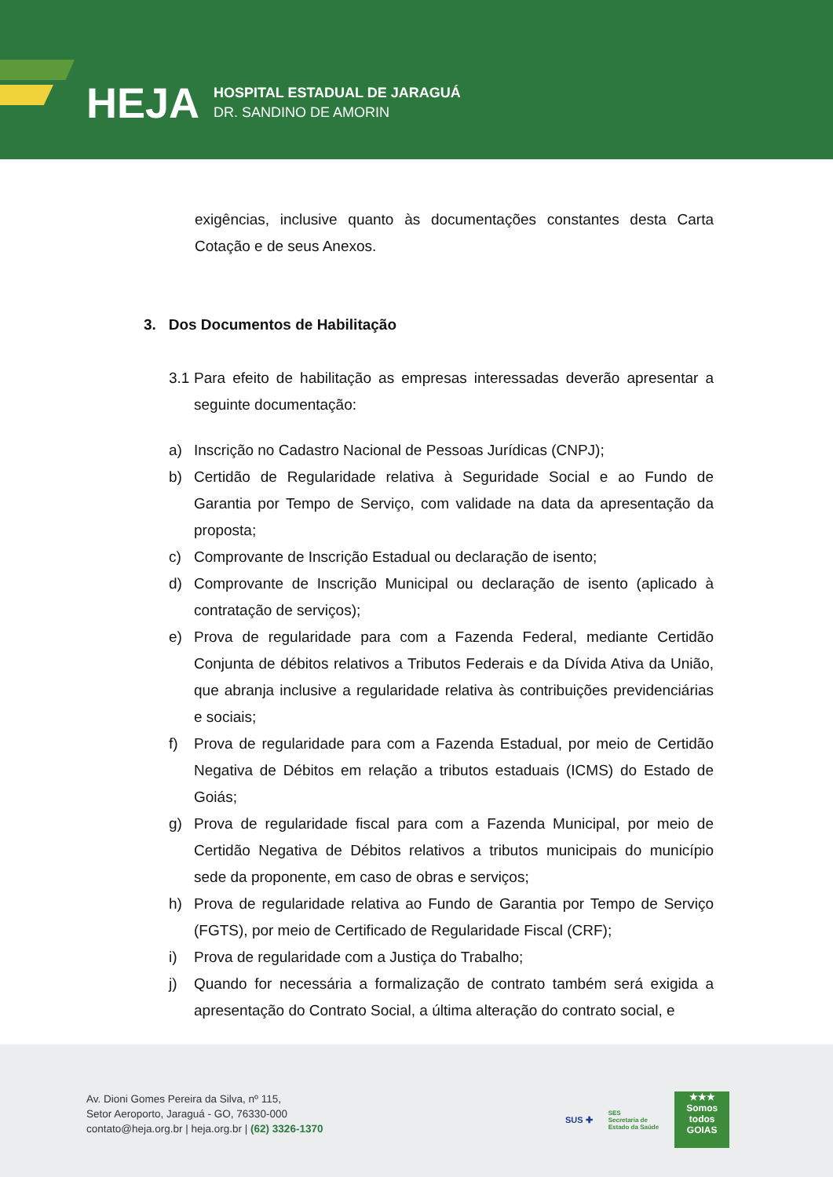HEJA
HOSPITAL ESTADUAL DE JARAGUÁ
DR. SANDINO DE AMORIN
exigências, inclusive quanto às documentações constantes desta Carta Cotação e de seus Anexos.
3. Dos Documentos de Habilitação
3.1 Para efeito de habilitação as empresas interessadas deverão apresentar a seguinte documentação:
a) Inscrição no Cadastro Nacional de Pessoas Jurídicas (CNPJ);
b) Certidão de Regularidade relativa à Seguridade Social e ao Fundo de Garantia por Tempo de Serviço, com validade na data da apresentação da proposta;
c) Comprovante de Inscrição Estadual ou declaração de isento;
d) Comprovante de Inscrição Municipal ou declaração de isento (aplicado à contratação de serviços);
e) Prova de regularidade para com a Fazenda Federal, mediante Certidão Conjunta de débitos relativos a Tributos Federais e da Dívida Ativa da União, que abranja inclusive a regularidade relativa às contribuições previdenciárias e sociais;
f) Prova de regularidade para com a Fazenda Estadual, por meio de Certidão Negativa de Débitos em relação a tributos estaduais (ICMS) do Estado de Goiás;
g) Prova de regularidade fiscal para com a Fazenda Municipal, por meio de Certidão Negativa de Débitos relativos a tributos municipais do município sede da proponente, em caso de obras e serviços;
h) Prova de regularidade relativa ao Fundo de Garantia por Tempo de Serviço (FGTS), por meio de Certificado de Regularidade Fiscal (CRF);
i) Prova de regularidade com a Justiça do Trabalho;
j) Quando for necessária a formalização de contrato também será exigida a apresentação do Contrato Social, a última alteração do contrato social, e
Av. Dioni Gomes Pereira da Silva, nº 115,
Setor Aeroporto, Jaraguá - GO, 76330-000
contato@heja.org.br | heja.org.br | (62) 3326-1370
SUS ✚ SES
Secretaria de
Estado da Saúde
★★★
Somos todos
GOIAS